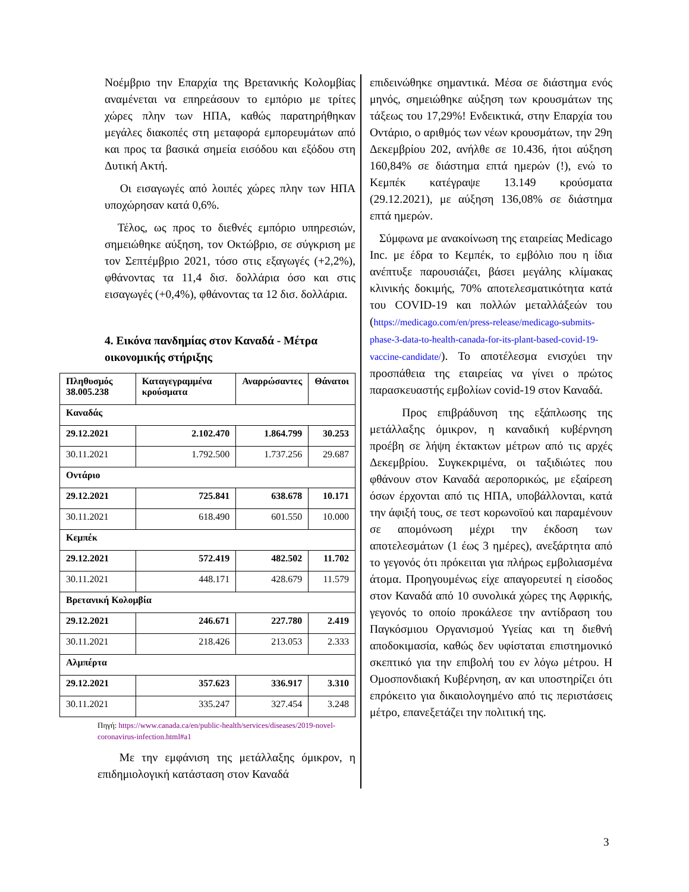Νοέμβριο την Επαρχία της Βρετανικής Κολομβίας αναμένεται να επηρεάσουν το εμπόριο με τρίτες χώρες πλην των ΗΠΑ, καθώς παρατηρήθηκαν μεγάλες διακοπές στη μεταφορά εμπορευμάτων από και προς τα βασικά σημεία εισόδου και εξόδου στη Δυτική Ακτή.
Οι εισαγωγές από λοιπές χώρες πλην των ΗΠΑ υποχώρησαν κατά 0,6%.
Τέλος, ως προς το διεθνές εμπόριο υπηρεσιών, σημειώθηκε αύξηση, τον Οκτώβριο, σε σύγκριση με τον Σεπτέμβριο 2021, τόσο στις εξαγωγές (+2,2%), φθάνοντας τα 11,4 δισ. δολλάρια όσο και στις εισαγωγές (+0,4%), φθάνοντας τα 12 δισ. δολλάρια.
4. Εικόνα πανδημίας στον Καναδά - Μέτρα οικονομικής στήριξης
| Πληθυσμός 38.005.238 | Καταγεγραμμένα κρούσματα | Αναρρώσαντες | Θάνατοι |
| --- | --- | --- | --- |
| Καναδάς | | | |
| 29.12.2021 | 2.102.470 | 1.864.799 | 30.253 |
| 30.11.2021 | 1.792.500 | 1.737.256 | 29.687 |
| Οντάριο | | | |
| 29.12.2021 | 725.841 | 638.678 | 10.171 |
| 30.11.2021 | 618.490 | 601.550 | 10.000 |
| Κεμπέκ | | | |
| 29.12.2021 | 572.419 | 482.502 | 11.702 |
| 30.11.2021 | 448.171 | 428.679 | 11.579 |
| Βρετανική Κολομβία | | | |
| 29.12.2021 | 246.671 | 227.780 | 2.419 |
| 30.11.2021 | 218.426 | 213.053 | 2.333 |
| Αλμπέρτα | | | |
| 29.12.2021 | 357.623 | 336.917 | 3.310 |
| 30.11.2021 | 335.247 | 327.454 | 3.248 |
Πηγή: https://www.canada.ca/en/public-health/services/diseases/2019-novel-coronavirus-infection.html#a1
Με την εμφάνιση της μετάλλαξης όμικρον, η επιδημιολογική κατάσταση στον Καναδά
επιδεινώθηκε σημαντικά. Μέσα σε διάστημα ενός μηνός, σημειώθηκε αύξηση των κρουσμάτων της τάξεως του 17,29%! Ενδεικτικά, στην Επαρχία του Οντάριο, ο αριθμός των νέων κρουσμάτων, την 29η Δεκεμβρίου 202, ανήλθε σε 10.436, ήτοι αύξηση 160,84% σε διάστημα επτά ημερών (!), ενώ το Κεμπέκ κατέγραψε 13.149 κρούσματα (29.12.2021), με αύξηση 136,08% σε διάστημα επτά ημερών.
Σύμφωνα με ανακοίνωση της εταιρείας Medicago Inc. με έδρα το Κεμπέκ, το εμβόλιο που η ίδια ανέπτυξε παρουσιάζει, βάσει μεγάλης κλίμακας κλινικής δοκιμής, 70% αποτελεσματικότητα κατά του COVID-19 και πολλών μεταλλάξεών του (https://medicago.com/en/press-release/medicago-submits-phase-3-data-to-health-canada-for-its-plant-based-covid-19-vaccine-candidate/). Το αποτέλεσμα ενισχύει την προσπάθεια της εταιρείας να γίνει ο πρώτος παρασκευαστής εμβολίων covid-19 στον Καναδά.
Προς επιβράδυνση της εξάπλωσης της μετάλλαξης όμικρον, η καναδική κυβέρνηση προέβη σε λήψη έκτακτων μέτρων από τις αρχές Δεκεμβρίου. Συγκεκριμένα, οι ταξιδιώτες που φθάνουν στον Καναδά αεροπορικώς, με εξαίρεση όσων έρχονται από τις ΗΠΑ, υποβάλλονται, κατά την άφιξή τους, σε τεστ κορωνοϊού και παραμένουν σε απομόνωση μέχρι την έκδοση των αποτελεσμάτων (1 έως 3 ημέρες), ανεξάρτητα από το γεγονός ότι πρόκειται για πλήρως εμβολιασμένα άτομα. Προηγουμένως είχε απαγορευτεί η είσοδος στον Καναδά από 10 συνολικά χώρες της Αφρικής, γεγονός το οποίο προκάλεσε την αντίδραση του Παγκόσμιου Οργανισμού Υγείας και τη διεθνή αποδοκιμασία, καθώς δεν υφίσταται επιστημονικό σκεπτικό για την επιβολή του εν λόγω μέτρου. Η Ομοσπονδιακή Κυβέρνηση, αν και υποστηρίζει ότι επρόκειτο για δικαιολογημένο από τις περιστάσεις μέτρο, επανεξετάζει την πολιτική της.
3